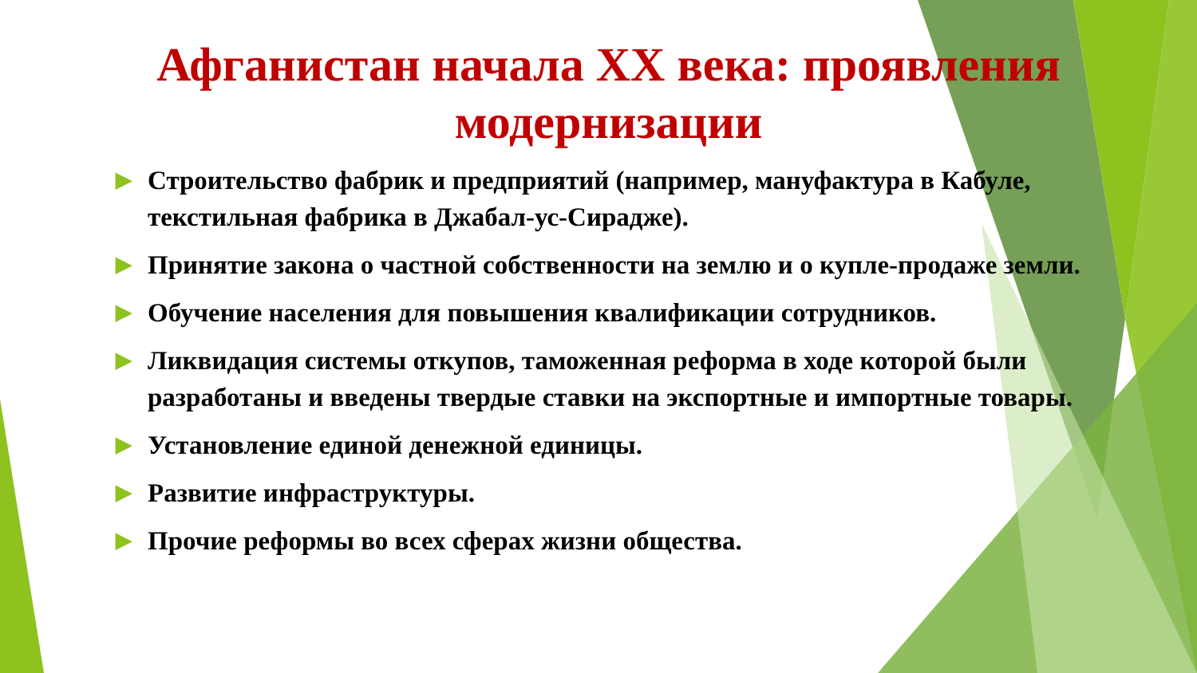Афганистан начала XX века: проявления модернизации
▶ Строительство фабрик и предприятий (например, мануфактура в Кабуле, текстильная фабрика в Джабал-ус-Сирадже).
▶ Принятие закона о частной собственности на землю и о купле-продаже земли.
▶ Обучение населения для повышения квалификации сотрудников.
▶ Ликвидация системы откупов, таможенная реформа в ходе которой были разработаны и введены твердые ставки на экспортные и импортные товары.
▶ Установление единой денежной единицы.
▶ Развитие инфраструктуры.
▶ Прочие реформы во всех сферах жизни общества.